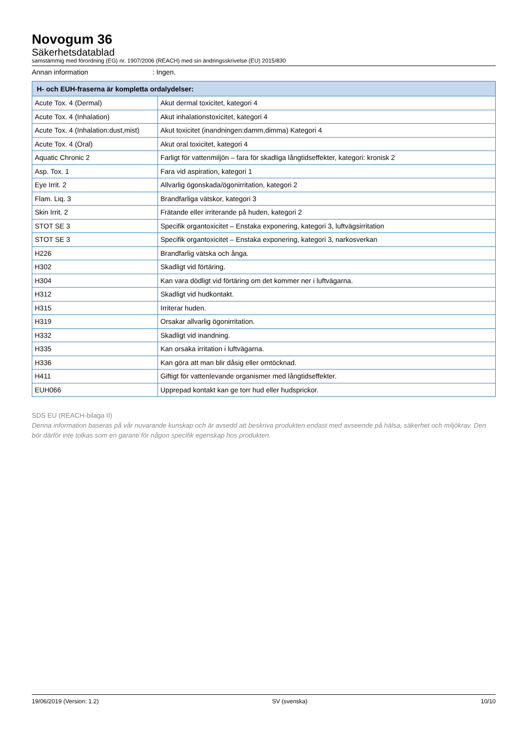Novogum 36
Säkerhetsdatablad
samstämmig med förordning (EG) nr. 1907/2006 (REACH) med sin ändringsskrivelse (EU) 2015/830
Annan information: Ingen.
| H- och EUH-fraserna är kompletta ordalydelser: | |
| --- | --- |
| Acute Tox. 4 (Dermal) | Akut dermal toxicitet, kategori 4 |
| Acute Tox. 4 (Inhalation) | Akut inhalationstoxicitet, kategori 4 |
| Acute Tox. 4 (Inhalation:dust,mist) | Akut toxicitet (inandningen:damm,dimma) Kategori 4 |
| Acute Tox. 4 (Oral) | Akut oral toxicitet, kategori 4 |
| Aquatic Chronic 2 | Farligt för vattenmiljön – fara för skadliga långtidseffekter, kategori: kronisk 2 |
| Asp. Tox. 1 | Fara vid aspiration, kategori 1 |
| Eye Irrit. 2 | Allvarlig ögonskada/ögonirritation, kategori 2 |
| Flam. Liq. 3 | Brandfarliga vätskor, kategori 3 |
| Skin Irrit. 2 | Frätande eller irriterande på huden, kategori 2 |
| STOT SE 3 | Specifik organtoxicitet – Enstaka exponering, kategori 3, luftvägsirritation |
| STOT SE 3 | Specifik organtoxicitet – Enstaka exponering, kategori 3, narkosverkan |
| H226 | Brandfarlig vätska och ånga. |
| H302 | Skadligt vid förtäring. |
| H304 | Kan vara dödligt vid förtäring om det kommer ner i luftvägarna. |
| H312 | Skadligt vid hudkontakt. |
| H315 | Irriterar huden. |
| H319 | Orsakar allvarlig ögonirritation. |
| H332 | Skadligt vid inandning. |
| H335 | Kan orsaka irritation i luftvägarna. |
| H336 | Kan göra att man blir dåsig eller omtöcknad. |
| H411 | Giftigt för vattenlevande organismer med långtidseffekter. |
| EUH066 | Upprepad kontakt kan ge torr hud eller hudsprickor. |
SDS EU (REACH-bilaga II)
Denna information baseras på vår nuvarande kunskap och är avsedd att beskriva produkten endast med avseende på hälsa, säkerhet och miljökrav. Den bör därför inte tolkas som en garanti för någon specifik egenskap hos produkten.
19/06/2019 (Version: 1.2) SV (svenska) 10/10